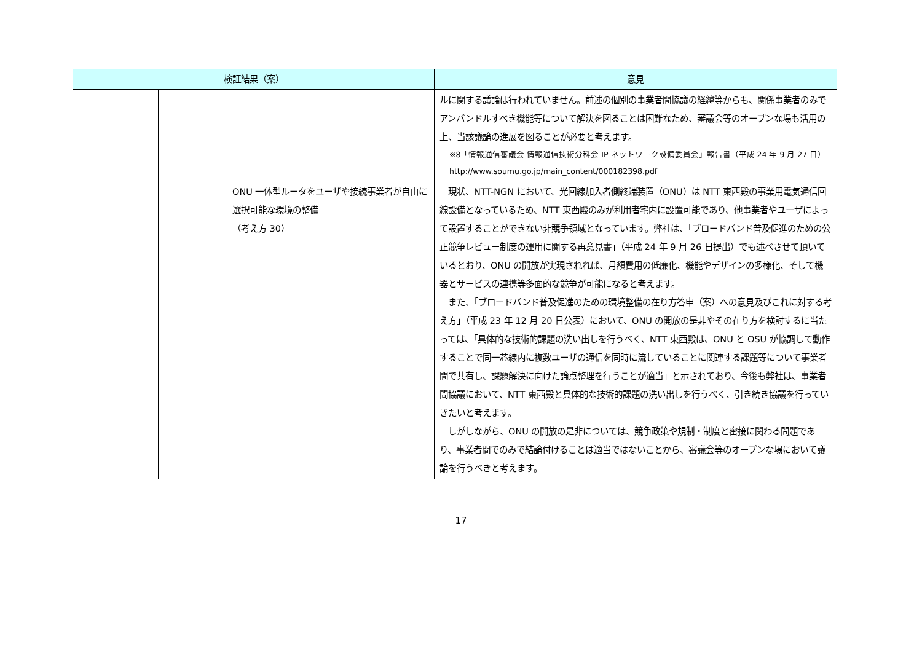| 検証結果（案） | | | 意見 |
| --- | --- | --- | --- |
| | | | ルに関する議論は行われていません。前述の個別の事業者間協議の経緯等からも、関係事業者のみでアンバンドルすべき機能等について解決を図ることは困難なため、審議会等のオープンな場も活用の上、当該議論の進展を図ることが必要と考えます。 ※8「情報通信審議会 情報通信技術分科会 IP ネットワーク設備委員会」報告書（平成 24 年 9 月 27 日） http://www.soumu.go.jp/main_content/000182398.pdf |
| | | ONU 一体型ルータをユーザや接続事業者が自由に選択可能な環境の整備 （考え方 30） | 現状、NTT-NGN において、光回線加入者側終端装置（ONU）は NTT 東西殿の事業用電気通信回線設備となっているため、NTT 東西殿のみが利用者宅内に設置可能であり、他事業者やユーザによって設置することができない非競争領域となっています。弊社は、「ブロードバンド普及促進のための公正競争レビュー制度の運用に関する再意見書」（平成 24 年 9 月 26 日提出）でも述べさせて頂いているとおり、ONU の開放が実現されれば、月額費用の低廉化、機能やデザインの多様化、そして機器とサービスの連携等多面的な競争が可能になると考えます。 また、「ブロードバンド普及促進のための環境整備の在り方答申（案）への意見及びこれに対する考え方」（平成 23 年 12 月 20 日公表）において、ONU の開放の是非やその在り方を検討するに当たっては、「具体的な技術的課題の洗い出しを行うべく、NTT 東西殿は、ONU と OSU が協調して動作することで同一芯線内に複数ユーザの通信を同時に流していることに関連する課題等について事業者間で共有し、課題解決に向けた論点整理を行うことが適当」と示されており、今後も弊社は、事業者間協議において、NTT 東西殿と具体的な技術的課題の洗い出しを行うべく、引き続き協議を行っていきたいと考えます。 しがしながら、ONU の開放の是非については、競争政策や規制・制度と密接に関わる問題であり、事業者間でのみで結論付けることは適当ではないことから、審議会等のオープンな場において議論を行うべきと考えます。 |
17